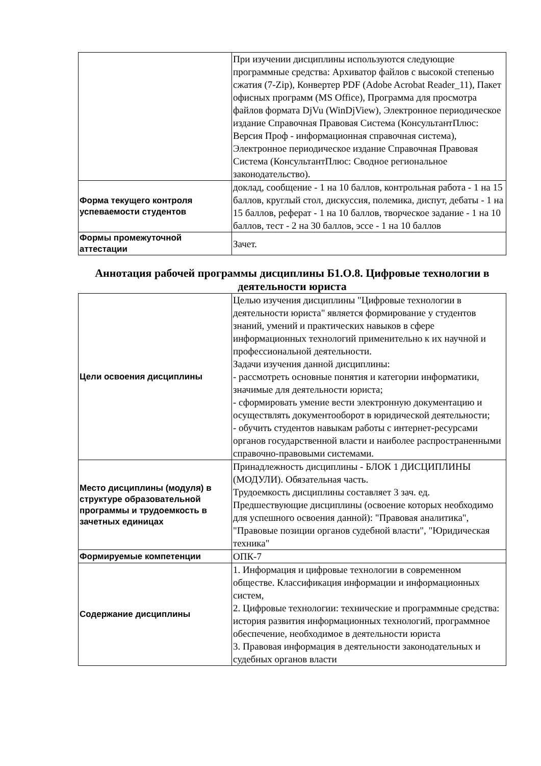| | При изучении дисциплины используются следующие программные средства: Архиватор файлов с высокой степенью сжатия (7-Zip), Конвертер PDF (Adobe Acrobat Reader_11), Пакет офисных программ (MS Office), Программа для просмотра файлов формата DjVu (WinDjView), Электронное периодическое издание Справочная Правовая Система (КонсультантПлюс: Версия Проф - информационная справочная система), Электронное периодическое издание Справочная Правовая Система (КонсультантПлюс: Сводное региональное законодательство). |
| Форма текущего контроля успеваемости студентов | доклад, сообщение - 1 на 10 баллов, контрольная работа - 1 на 15 баллов, круглый стол, дискуссия, полемика, диспут, дебаты - 1 на 15 баллов, реферат - 1 на 10 баллов, творческое задание - 1 на 10 баллов, тест - 2 на 30 баллов, эссе - 1 на 10 баллов |
| Формы промежуточной аттестации | Зачет. |
Аннотация рабочей программы дисциплины Б1.О.8. Цифровые технологии в деятельности юриста
| Цели освоения дисциплины | Целью изучения дисциплины "Цифровые технологии в деятельности юриста" является формирование у студентов знаний, умений и практических навыков в сфере информационных технологий применительно к их научной и профессиональной деятельности. Задачи изучения данной дисциплины: - рассмотреть основные понятия и категории информатики, значимые для деятельности юриста; - сформировать умение вести электронную документацию и осуществлять документооборот в юридической деятельности; - обучить студентов навыкам работы с интернет-ресурсами органов государственной власти и наиболее распространенными справочно-правовыми системами. |
| Место дисциплины (модуля) в структуре образовательной программы и трудоемкость в зачетных единицах | Принадлежность дисциплины - БЛОК 1 ДИСЦИПЛИНЫ (МОДУЛИ). Обязательная часть. Трудоемкость дисциплины составляет 3 зач. ед. Предшествующие дисциплины (освоение которых необходимо для успешного освоения данной): "Правовая аналитика", "Правовые позиции органов судебной власти", "Юридическая техника" |
| Формируемые компетенции | ОПК-7 |
| Содержание дисциплины | 1. Информация и цифровые технологии в современном обществе. Классификация информации и информационных систем, 2. Цифровые технологии: технические и программные средства: история развития информационных технологий, программное обеспечение, необходимое в деятельности юриста 3. Правовая информация в деятельности законодательных и судебных органов власти |